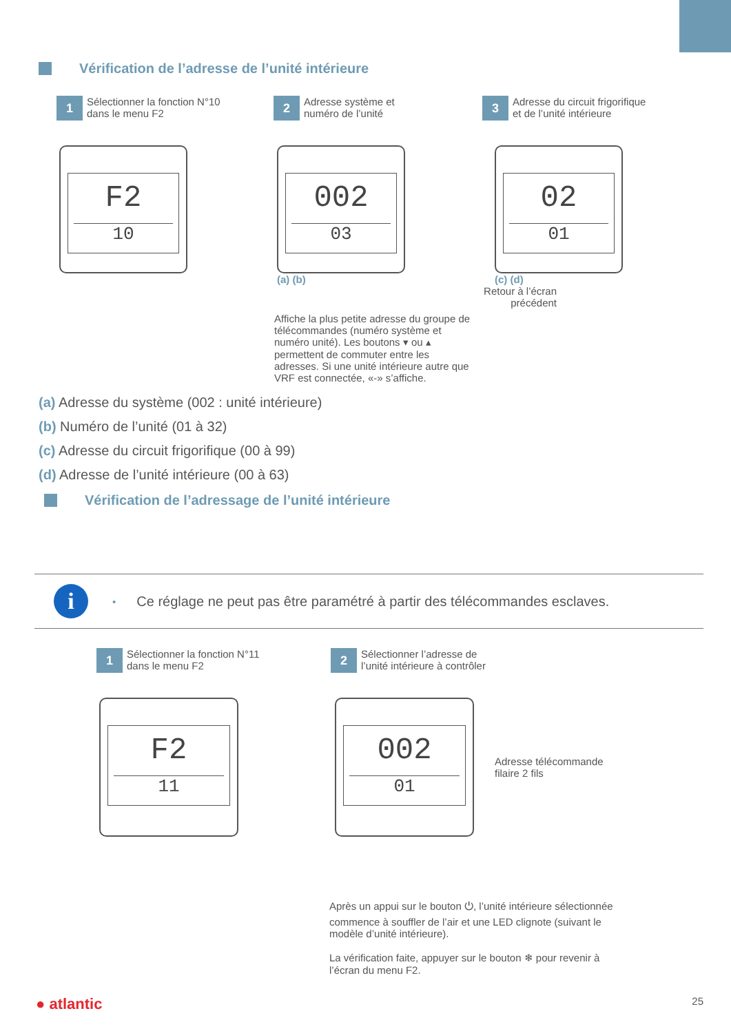Vérification de l’adresse de l’unité intérieure
1
Sélectionner la fonction N°10
dans le menu F2
2
Adresse système et
numéro de l’unité
3
Adresse du circuit frigorifique
et de l’unité intérieure
F2
10
002
03
(a) (b)
02
01
(c) (d)
Affiche la plus petite adresse du groupe de télécommandes (numéro système et numéro unité). Les boutons ▾ ou ▴ permettent de commuter entre les adresses. Si une unité intérieure autre que VRF est connectée, «-» s’affiche.
Retour à l’écran précédent
(a) Adresse du système (002 : unité intérieure)
(b) Numéro de l’unité (01 à 32)
(c) Adresse du circuit frigorifique (00 à 99)
(d) Adresse de l’unité intérieure (00 à 63)
Vérification de l’adressage de l’unité intérieure
i
• Ce réglage ne peut pas être paramétré à partir des télécommandes esclaves.
1
Sélectionner la fonction N°11
dans le menu F2
2
Sélectionner l’adresse de
l’unité intérieure à contrôler
F2
11
002
01
Adresse télécommande
filaire 2 fils
Après un appui sur le bouton ⏻, l’unité intérieure sélectionnée commence à souffler de l’air et une LED clignote (suivant le modèle d’unité intérieure).
La vérification faite, appuyer sur le bouton ❄ pour revenir à l’écran du menu F2.
● atlantic 25